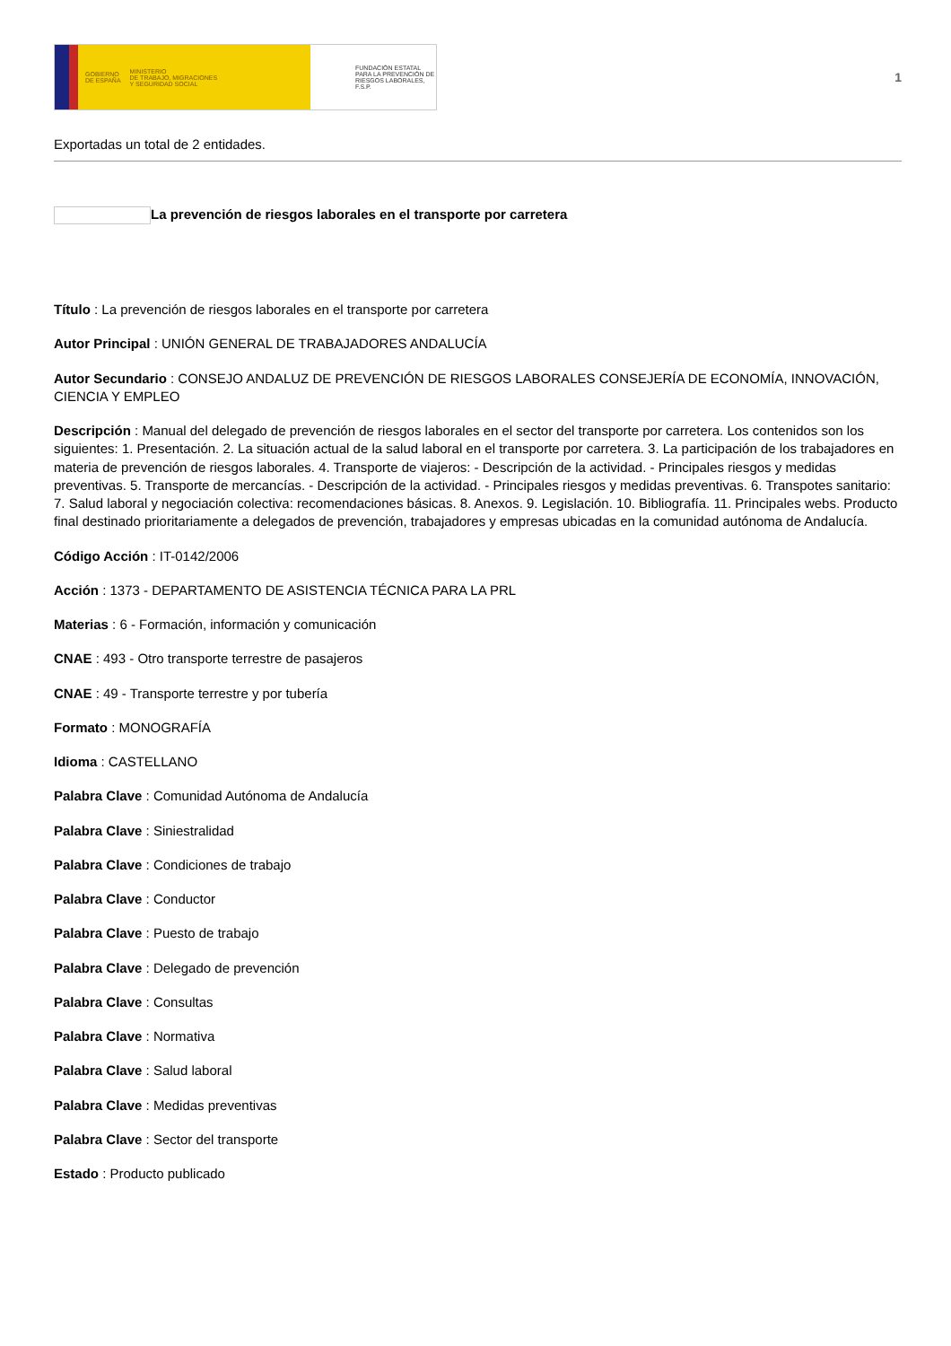GOBIERNO
DE ESPAÑA MINISTERIO
DE TRABAJO, MIGRACIONES
Y SEGURIDAD SOCIAL
FUNDACIÓN ESTATAL PARA LA PREVENCIÓN DE RIESGOS LABORALES, F.S.P.
1
Exportadas un total de 2 entidades.
La prevención de riesgos laborales en el transporte por carretera
Título : La prevención de riesgos laborales en el transporte por carretera
Autor Principal : UNIÓN GENERAL DE TRABAJADORES ANDALUCÍA
Autor Secundario : CONSEJO ANDALUZ DE PREVENCIÓN DE RIESGOS LABORALES CONSEJERÍA DE ECONOMÍA, INNOVACIÓN, CIENCIA Y EMPLEO
Descripción : Manual del delegado de prevención de riesgos laborales en el sector del transporte por carretera. Los contenidos son los siguientes: 1. Presentación. 2. La situación actual de la salud laboral en el transporte por carretera. 3. La participación de los trabajadores en materia de prevención de riesgos laborales. 4. Transporte de viajeros: - Descripción de la actividad. - Principales riesgos y medidas preventivas. 5. Transporte de mercancías. - Descripción de la actividad. - Principales riesgos y medidas preventivas. 6. Transpotes sanitario: 7. Salud laboral y negociación colectiva: recomendaciones básicas. 8. Anexos. 9. Legislación. 10. Bibliografía. 11. Principales webs. Producto final destinado prioritariamente a delegados de prevención, trabajadores y empresas ubicadas en la comunidad autónoma de Andalucía.
Código Acción : IT-0142/2006
Acción : 1373 - DEPARTAMENTO DE ASISTENCIA TÉCNICA PARA LA PRL
Materias : 6 - Formación, información y comunicación
CNAE : 493 - Otro transporte terrestre de pasajeros
CNAE : 49 - Transporte terrestre y por tubería
Formato : MONOGRAFÍA
Idioma : CASTELLANO
Palabra Clave : Comunidad Autónoma de Andalucía
Palabra Clave : Siniestralidad
Palabra Clave : Condiciones de trabajo
Palabra Clave : Conductor
Palabra Clave : Puesto de trabajo
Palabra Clave : Delegado de prevención
Palabra Clave : Consultas
Palabra Clave : Normativa
Palabra Clave : Salud laboral
Palabra Clave : Medidas preventivas
Palabra Clave : Sector del transporte
Estado : Producto publicado